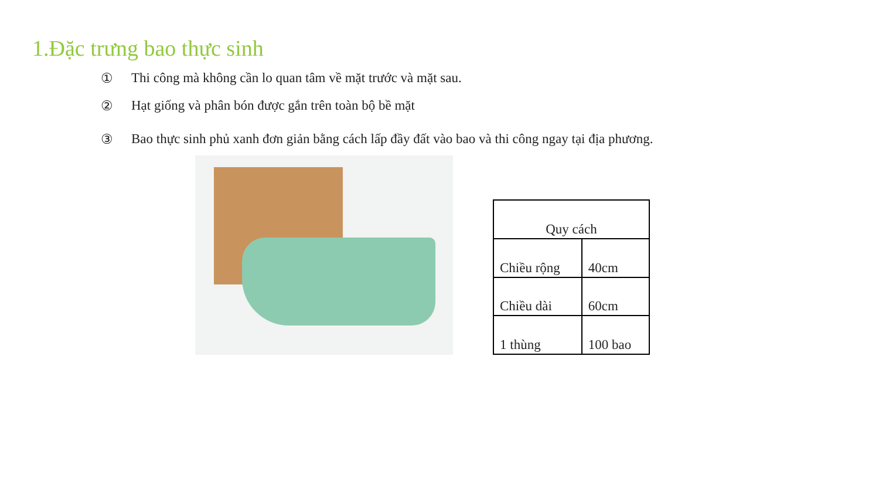1.Đặc trưng bao thực sinh
① Thi công mà không cần lo quan tâm về mặt trước và mặt sau.
② Hạt giống và phân bón được gắn trên toàn bộ bề mặt
③ Bao thực sinh phủ xanh đơn giản bằng cách lấp đầy đất vào bao và thi công ngay tại địa phương.
| Quy cách | |
| --- | --- |
| Chiều rộng | 40cm |
| Chiều dài | 60cm |
| 1 thùng | 100 bao |